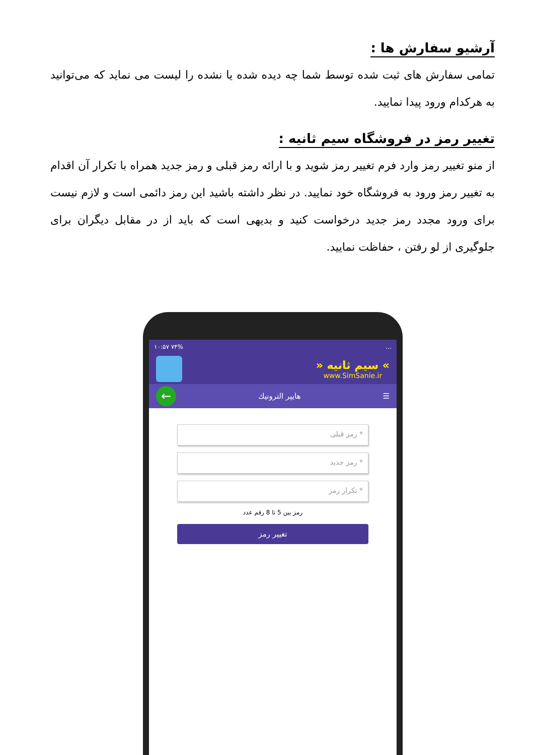آرشیو سفارش ها :
تمامی سفارش های ثبت شده توسط شما چه دیده شده یا نشده را لیست می نماید که می‌توانید به هرکدام ورود پیدا نمایید.
تغییر رمز در فروشگاه سیم ثانیه :
از منو تغییر رمز وارد فرم تغییر رمز شوید و با ارائه رمز قبلی و رمز جدید همراه با تکرار آن اقدام به تغییر رمز ورود به فروشگاه خود نمایید. در نظر داشته باشید این رمز دائمی است و لازم نیست برای ورود مجدد رمز جدید درخواست کنید و بدیهی است که باید از در مقابل دیگران برای جلوگیری از لو رفتن ، حفاظت نمایید.
۱۰:۵۷ ۷۴%...
» سیم ثانیه «
www.SimSanie.ir
☰ هایپر الترونیك ←
* رمز قبلی
* رمز جدید
* تکرار رمز
رمز بین 5 تا 8 رقم عدد
تغییر رمز